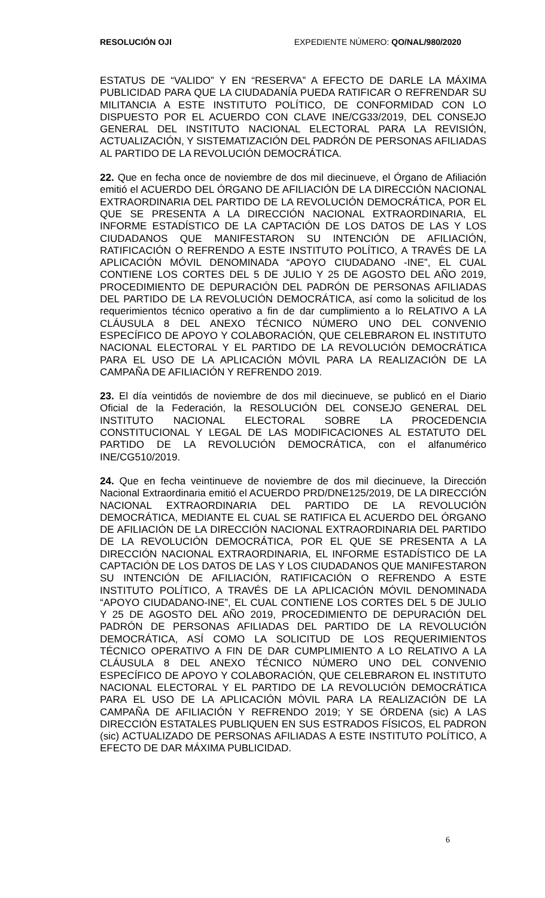RESOLUCIÓN OJI EXPEDIENTE NÚMERO: QO/NAL/980/2020
ESTATUS DE “VALIDO” Y EN “RESERVA” A EFECTO DE DARLE LA MÁXIMA PUBLICIDAD PARA QUE LA CIUDADANÍA PUEDA RATIFICAR O REFRENDAR SU MILITANCIA A ESTE INSTITUTO POLÍTICO, DE CONFORMIDAD CON LO DISPUESTO POR EL ACUERDO CON CLAVE INE/CG33/2019, DEL CONSEJO GENERAL DEL INSTITUTO NACIONAL ELECTORAL PARA LA REVISIÓN, ACTUALIZACIÓN, Y SISTEMATIZACIÓN DEL PADRÓN DE PERSONAS AFILIADAS AL PARTIDO DE LA REVOLUCIÓN DEMOCRÁTICA.
22. Que en fecha once de noviembre de dos mil diecinueve, el Órgano de Afiliación emitió el ACUERDO DEL ÓRGANO DE AFILIACIÓN DE LA DIRECCIÓN NACIONAL EXTRAORDINARIA DEL PARTIDO DE LA REVOLUCIÓN DEMOCRÁTICA, POR EL QUE SE PRESENTA A LA DIRECCIÓN NACIONAL EXTRAORDINARIA, EL INFORME ESTADÍSTICO DE LA CAPTACIÓN DE LOS DATOS DE LAS Y LOS CIUDADANOS QUE MANIFESTARON SU INTENCIÓN DE AFILIACIÓN, RATIFICACIÓN O REFRENDO A ESTE INSTITUTO POLÍTICO, A TRAVÉS DE LA APLICACIÓN MÓVIL DENOMINADA “APOYO CIUDADANO -INE”, EL CUAL CONTIENE LOS CORTES DEL 5 DE JULIO Y 25 DE AGOSTO DEL AÑO 2019, PROCEDIMIENTO DE DEPURACIÓN DEL PADRÓN DE PERSONAS AFILIADAS DEL PARTIDO DE LA REVOLUCIÓN DEMOCRÁTICA, así como la solicitud de los requerimientos técnico operativo a fin de dar cumplimiento a lo RELATIVO A LA CLÁUSULA 8 DEL ANEXO TÉCNICO NÚMERO UNO DEL CONVENIO ESPECÍFICO DE APOYO Y COLABORACIÓN, QUE CELEBRARON EL INSTITUTO NACIONAL ELECTORAL Y EL PARTIDO DE LA REVOLUCIÓN DEMOCRÁTICA PARA EL USO DE LA APLICACIÓN MÓVIL PARA LA REALIZACIÓN DE LA CAMPAÑA DE AFILIACIÓN Y REFRENDO 2019.
23. El día veintidós de noviembre de dos mil diecinueve, se publicó en el Diario Oficial de la Federación, la RESOLUCIÓN DEL CONSEJO GENERAL DEL INSTITUTO NACIONAL ELECTORAL SOBRE LA PROCEDENCIA CONSTITUCIONAL Y LEGAL DE LAS MODIFICACIONES AL ESTATUTO DEL PARTIDO DE LA REVOLUCIÓN DEMOCRÁTICA, con el alfanumérico INE/CG510/2019.
24. Que en fecha veintinueve de noviembre de dos mil diecinueve, la Dirección Nacional Extraordinaria emitió el ACUERDO PRD/DNE125/2019, DE LA DIRECCIÓN NACIONAL EXTRAORDINARIA DEL PARTIDO DE LA REVOLUCIÓN DEMOCRÁTICA, MEDIANTE EL CUAL SE RATIFICA EL ACUERDO DEL ÓRGANO DE AFILIACIÓN DE LA DIRECCIÓN NACIONAL EXTRAORDINARIA DEL PARTIDO DE LA REVOLUCIÓN DEMOCRÁTICA, POR EL QUE SE PRESENTA A LA DIRECCIÓN NACIONAL EXTRAORDINARIA, EL INFORME ESTADÍSTICO DE LA CAPTACIÓN DE LOS DATOS DE LAS Y LOS CIUDADANOS QUE MANIFESTARON SU INTENCIÓN DE AFILIACIÓN, RATIFICACIÓN O REFRENDO A ESTE INSTITUTO POLÍTICO, A TRAVÉS DE LA APLICACIÓN MÓVIL DENOMINADA “APOYO CIUDADANO-INE”, EL CUAL CONTIENE LOS CORTES DEL 5 DE JULIO Y 25 DE AGOSTO DEL AÑO 2019, PROCEDIMIENTO DE DEPURACIÓN DEL PADRÓN DE PERSONAS AFILIADAS DEL PARTIDO DE LA REVOLUCIÓN DEMOCRÁTICA, ASÍ COMO LA SOLICITUD DE LOS REQUERIMIENTOS TÉCNICO OPERATIVO A FIN DE DAR CUMPLIMIENTO A LO RELATIVO A LA CLÁUSULA 8 DEL ANEXO TÉCNICO NÚMERO UNO DEL CONVENIO ESPECÍFICO DE APOYO Y COLABORACIÓN, QUE CELEBRARON EL INSTITUTO NACIONAL ELECTORAL Y EL PARTIDO DE LA REVOLUCIÓN DEMOCRÁTICA PARA EL USO DE LA APLICACIÓN MÓVIL PARA LA REALIZACIÓN DE LA CAMPAÑA DE AFILIACIÓN Y REFRENDO 2019; Y SE ÓRDENA (sic) A LAS DIRECCIÓN ESTATALES PUBLIQUEN EN SUS ESTRADOS FÍSICOS, EL PADRON (sic) ACTUALIZADO DE PERSONAS AFILIADAS A ESTE INSTITUTO POLÍTICO, A EFECTO DE DAR MÁXIMA PUBLICIDAD.
6